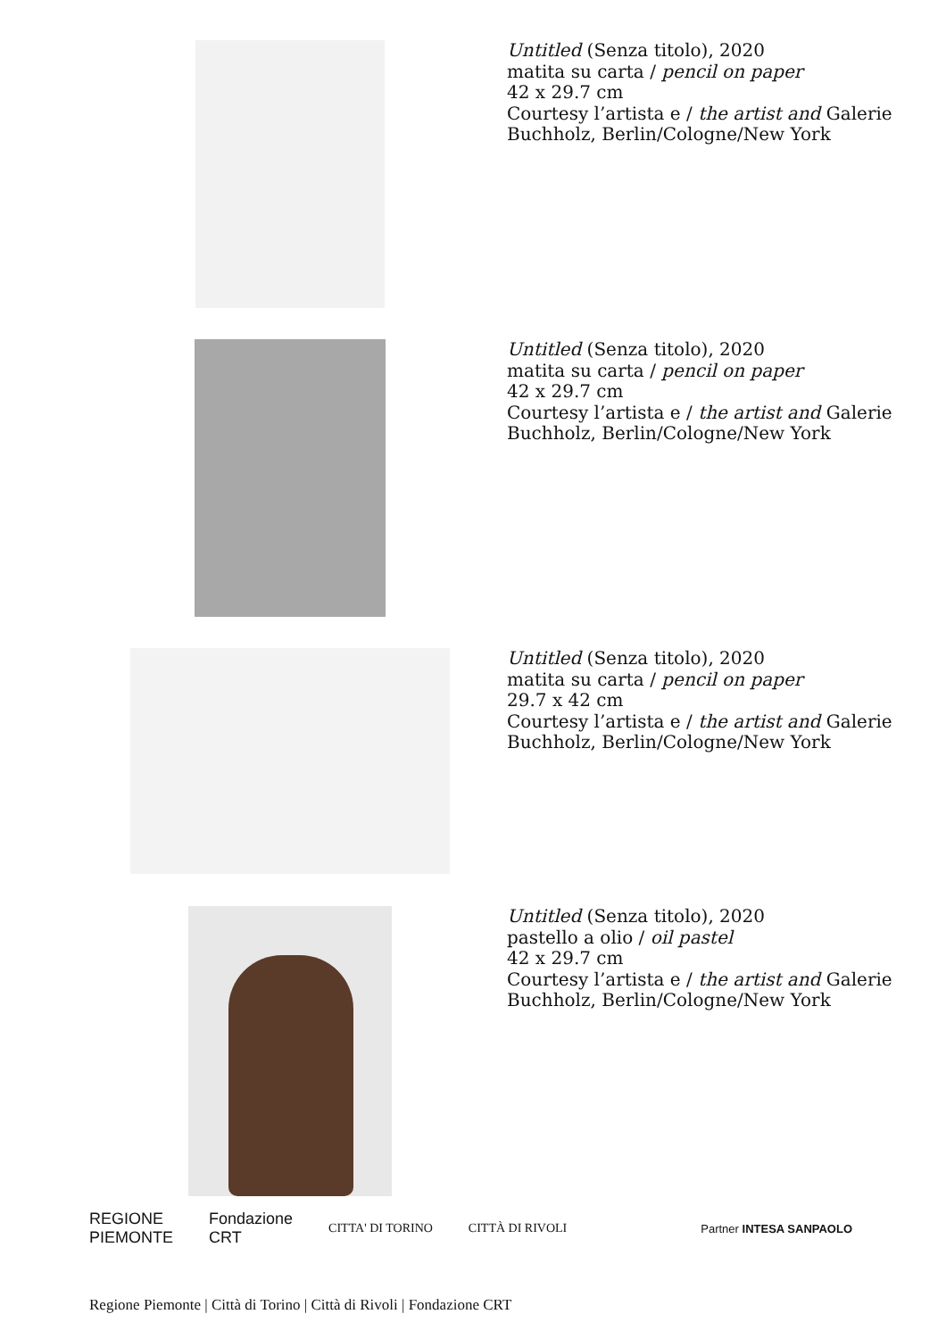Untitled (Senza titolo), 2020
matita su carta / pencil on paper
42 x 29.7 cm
Courtesy l’artista e / the artist and Galerie
Buchholz, Berlin/Cologne/New York
Untitled (Senza titolo), 2020
matita su carta / pencil on paper
42 x 29.7 cm
Courtesy l’artista e / the artist and Galerie
Buchholz, Berlin/Cologne/New York
Untitled (Senza titolo), 2020
matita su carta / pencil on paper
29.7 x 42 cm
Courtesy l’artista e / the artist and Galerie
Buchholz, Berlin/Cologne/New York
Untitled (Senza titolo), 2020
pastello a olio / oil pastel
42 x 29.7 cm
Courtesy l’artista e / the artist and Galerie
Buchholz, Berlin/Cologne/New York
REGIONE
PIEMONTE Fondazione
CRT CITTA' DI TORINO CITTÀ DI RIVOLI Partner INTESA SANPAOLO
Regione Piemonte | Città di Torino | Città di Rivoli | Fondazione CRT